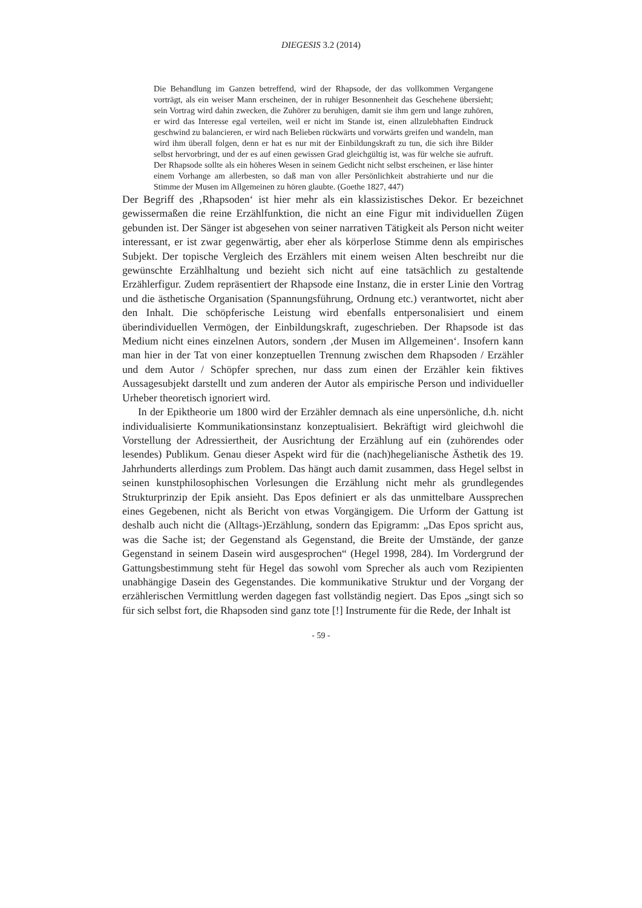DIEGESIS 3.2 (2014)
Die Behandlung im Ganzen betreffend, wird der Rhapsode, der das vollkommen Vergangene vorträgt, als ein weiser Mann erscheinen, der in ruhiger Besonnenheit das Geschehene übersieht; sein Vortrag wird dahin zwecken, die Zuhörer zu beruhigen, damit sie ihm gern und lange zuhören, er wird das Interesse egal verteilen, weil er nicht im Stande ist, einen allzulebhaften Eindruck geschwind zu balancieren, er wird nach Belieben rückwärts und vorwärts greifen und wandeln, man wird ihm überall folgen, denn er hat es nur mit der Einbildungskraft zu tun, die sich ihre Bilder selbst hervorbringt, und der es auf einen gewissen Grad gleichgültig ist, was für welche sie aufruft. Der Rhapsode sollte als ein höheres Wesen in seinem Gedicht nicht selbst erscheinen, er läse hinter einem Vorhange am allerbesten, so daß man von aller Persönlichkeit abstrahierte und nur die Stimme der Musen im Allgemeinen zu hören glaubte. (Goethe 1827, 447)
Der Begriff des ‚Rhapsoden‘ ist hier mehr als ein klassizistisches Dekor. Er bezeichnet gewissermaßen die reine Erzählfunktion, die nicht an eine Figur mit individuellen Zügen gebunden ist. Der Sänger ist abgesehen von seiner narrativen Tätigkeit als Person nicht weiter interessant, er ist zwar gegenwärtig, aber eher als körperlose Stimme denn als empirisches Subjekt. Der topische Vergleich des Erzählers mit einem weisen Alten beschreibt nur die gewünschte Erzählhaltung und bezieht sich nicht auf eine tatsächlich zu gestaltende Erzählerfigur. Zudem repräsentiert der Rhapsode eine Instanz, die in erster Linie den Vortrag und die ästhetische Organisation (Spannungsführung, Ordnung etc.) verantwortet, nicht aber den Inhalt. Die schöpferische Leistung wird ebenfalls entpersonalisiert und einem überindividuellen Vermögen, der Einbildungskraft, zugeschrieben. Der Rhapsode ist das Medium nicht eines einzelnen Autors, sondern ‚der Musen im Allgemeinen‘. Insofern kann man hier in der Tat von einer konzeptuellen Trennung zwischen dem Rhapsoden / Erzähler und dem Autor / Schöpfer sprechen, nur dass zum einen der Erzähler kein fiktives Aussagesubjekt darstellt und zum anderen der Autor als empirische Person und individueller Urheber theoretisch ignoriert wird.
In der Epiktheorie um 1800 wird der Erzähler demnach als eine unpersönliche, d.h. nicht individualisierte Kommunikationsinstanz konzeptualisiert. Bekräftigt wird gleichwohl die Vorstellung der Adressiertheit, der Ausrichtung der Erzählung auf ein (zuhörendes oder lesendes) Publikum. Genau dieser Aspekt wird für die (nach)hegelianische Ästhetik des 19. Jahrhunderts allerdings zum Problem. Das hängt auch damit zusammen, dass Hegel selbst in seinen kunstphilosophischen Vorlesungen die Erzählung nicht mehr als grundlegendes Strukturprinzip der Epik ansieht. Das Epos definiert er als das unmittelbare Aussprechen eines Gegebenen, nicht als Bericht von etwas Vorgängigem. Die Urform der Gattung ist deshalb auch nicht die (Alltags-)Erzählung, sondern das Epigramm: „Das Epos spricht aus, was die Sache ist; der Gegenstand als Gegenstand, die Breite der Umstände, der ganze Gegenstand in seinem Dasein wird ausgesprochen“ (Hegel 1998, 284). Im Vordergrund der Gattungsbestimmung steht für Hegel das sowohl vom Sprecher als auch vom Rezipienten unabhängige Dasein des Gegenstandes. Die kommunikative Struktur und der Vorgang der erzählerischen Vermittlung werden dagegen fast vollständig negiert. Das Epos „singt sich so für sich selbst fort, die Rhapsoden sind ganz tote [!] Instrumente für die Rede, der Inhalt ist
- 59 -